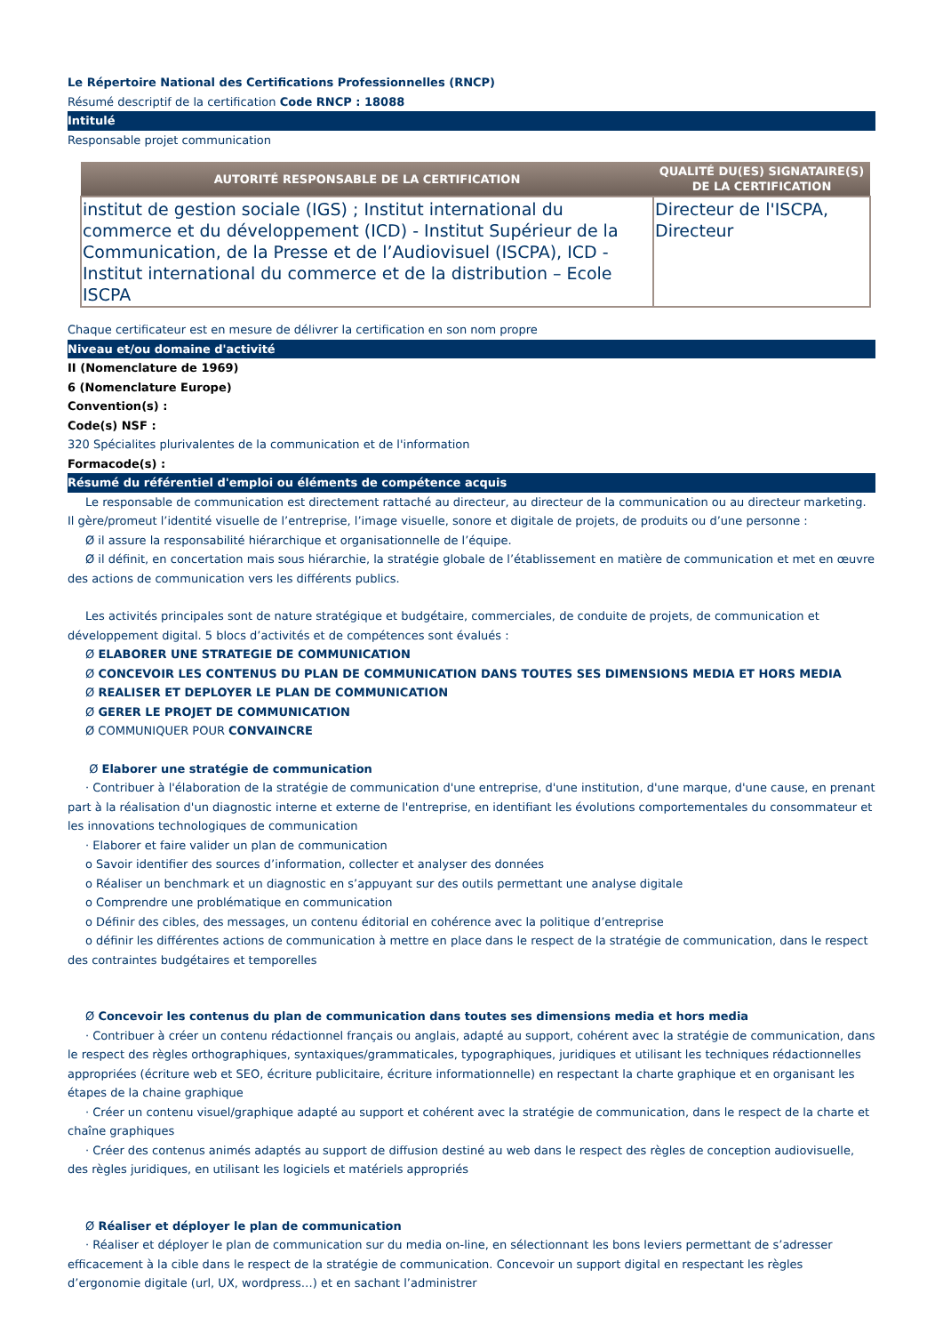Le Répertoire National des Certifications Professionnelles (RNCP)
Résumé descriptif de la certification Code RNCP : 18088
Intitulé
Responsable projet communication
| AUTORITÉ RESPONSABLE DE LA CERTIFICATION | QUALITÉ DU(ES) SIGNATAIRE(S) DE LA CERTIFICATION |
| --- | --- |
| institut de gestion sociale (IGS) ; Institut international du commerce et du développement (ICD) - Institut Supérieur de la Communication, de la Presse et de l’Audiovisuel (ISCPA), ICD - Institut international du commerce et de la distribution – Ecole ISCPA | Directeur de l'ISCPA, Directeur |
Chaque certificateur est en mesure de délivrer la certification en son nom propre
Niveau et/ou domaine d'activité
II (Nomenclature de 1969)
6 (Nomenclature Europe)
Convention(s) :
Code(s) NSF :
320 Spécialites plurivalentes de la communication et de l'information
Formacode(s) :
Résumé du référentiel d'emploi ou éléments de compétence acquis
Le responsable de communication est directement rattaché au directeur, au directeur de la communication ou au directeur marketing. Il gère/promeut l’identité visuelle de l’entreprise, l’image visuelle, sonore et digitale de projets, de produits ou d’une personne :
Ø il assure la responsabilité hiérarchique et organisationnelle de l’équipe.
Ø il définit, en concertation mais sous hiérarchie, la stratégie globale de l’établissement en matière de communication et met en œuvre des actions de communication vers les différents publics.
Les activités principales sont de nature stratégique et budgétaire, commerciales, de conduite de projets, de communication et développement digital. 5 blocs d’activités et de compétences sont évalués :
Ø ELABORER UNE STRATEGIE DE COMMUNICATION
Ø CONCEVOIR LES CONTENUS DU PLAN DE COMMUNICATION DANS TOUTES SES DIMENSIONS MEDIA ET HORS MEDIA
Ø REALISER ET DEPLOYER LE PLAN DE COMMUNICATION
Ø GERER LE PROJET DE COMMUNICATION
Ø COMMUNIQUER POUR CONVAINCRE
Ø Elaborer une stratégie de communication
· Contribuer à l'élaboration de la stratégie de communication d'une entreprise, d'une institution, d'une marque, d'une cause, en prenant part à la réalisation d'un diagnostic interne et externe de l'entreprise, en identifiant les évolutions comportementales du consommateur et les innovations technologiques de communication
· Elaborer et faire valider un plan de communication
o Savoir identifier des sources d’information, collecter et analyser des données
o Réaliser un benchmark et un diagnostic en s’appuyant sur des outils permettant une analyse digitale
o Comprendre une problématique en communication
o Définir des cibles, des messages, un contenu éditorial en cohérence avec la politique d’entreprise
o définir les différentes actions de communication à mettre en place dans le respect de la stratégie de communication, dans le respect des contraintes budgétaires et temporelles
Ø Concevoir les contenus du plan de communication dans toutes ses dimensions media et hors media
· Contribuer à créer un contenu rédactionnel français ou anglais, adapté au support, cohérent avec la stratégie de communication, dans le respect des règles orthographiques, syntaxiques/grammaticales, typographiques, juridiques et utilisant les techniques rédactionnelles appropriées (écriture web et SEO, écriture publicitaire, écriture informationnelle) en respectant la charte graphique et en organisant les étapes de la chaine graphique
· Créer un contenu visuel/graphique adapté au support et cohérent avec la stratégie de communication, dans le respect de la charte et chaîne graphiques
· Créer des contenus animés adaptés au support de diffusion destiné au web dans le respect des règles de conception audiovisuelle, des règles juridiques, en utilisant les logiciels et matériels appropriés
Ø Réaliser et déployer le plan de communication
· Réaliser et déployer le plan de communication sur du media on-line, en sélectionnant les bons leviers permettant de s’adresser efficacement à la cible dans le respect de la stratégie de communication. Concevoir un support digital en respectant les règles d’ergonomie digitale (url, UX, wordpress…) et en sachant l’administrer